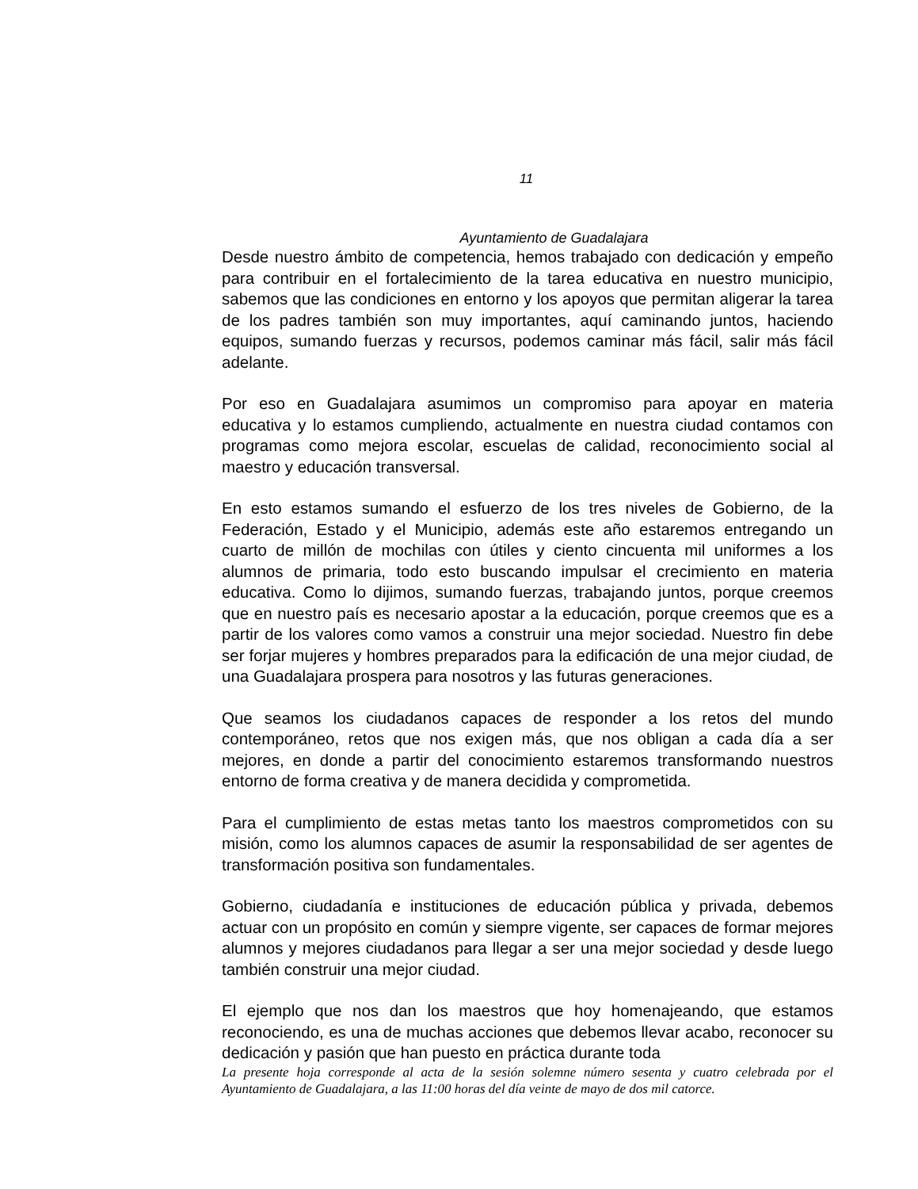11
Ayuntamiento de Guadalajara
Desde nuestro ámbito de competencia, hemos trabajado con dedicación y empeño para contribuir en el fortalecimiento de la tarea educativa en nuestro municipio, sabemos que las condiciones en entorno y los apoyos que permitan aligerar la tarea de los padres también son muy importantes, aquí caminando juntos, haciendo equipos, sumando fuerzas y recursos, podemos caminar más fácil, salir más fácil adelante.
Por eso en Guadalajara asumimos un compromiso para apoyar en materia educativa y lo estamos cumpliendo, actualmente en nuestra ciudad contamos con programas como mejora escolar, escuelas de calidad, reconocimiento social al maestro y educación transversal.
En esto estamos sumando el esfuerzo de los tres niveles de Gobierno, de la Federación, Estado y el Municipio, además este año estaremos entregando un cuarto de millón de mochilas con útiles y ciento cincuenta mil uniformes a los alumnos de primaria, todo esto buscando impulsar el crecimiento en materia educativa. Como lo dijimos, sumando fuerzas, trabajando juntos, porque creemos que en nuestro país es necesario apostar a la educación, porque creemos que es a partir de los valores como vamos a construir una mejor sociedad. Nuestro fin debe ser forjar mujeres y hombres preparados para la edificación de una mejor ciudad, de una Guadalajara prospera para nosotros y las futuras generaciones.
Que seamos los ciudadanos capaces de responder a los retos del mundo contemporáneo, retos que nos exigen más, que nos obligan a cada día a ser mejores, en donde a partir del conocimiento estaremos transformando nuestros entorno de forma creativa y de manera decidida y comprometida.
Para el cumplimiento de estas metas tanto los maestros comprometidos con su misión, como los alumnos capaces de asumir la responsabilidad de ser agentes de transformación positiva son fundamentales.
Gobierno, ciudadanía e instituciones de educación pública y privada, debemos actuar con un propósito en común y siempre vigente, ser capaces de formar mejores alumnos y mejores ciudadanos para llegar a ser una mejor sociedad y desde luego también construir una mejor ciudad.
El ejemplo que nos dan los maestros que hoy homenajeando, que estamos reconociendo, es una de muchas acciones que debemos llevar acabo, reconocer su dedicación y pasión que han puesto en práctica durante toda
La presente hoja corresponde al acta de la sesión solemne número sesenta y cuatro celebrada por el Ayuntamiento de Guadalajara, a las 11:00 horas del día veinte de mayo de dos mil catorce.